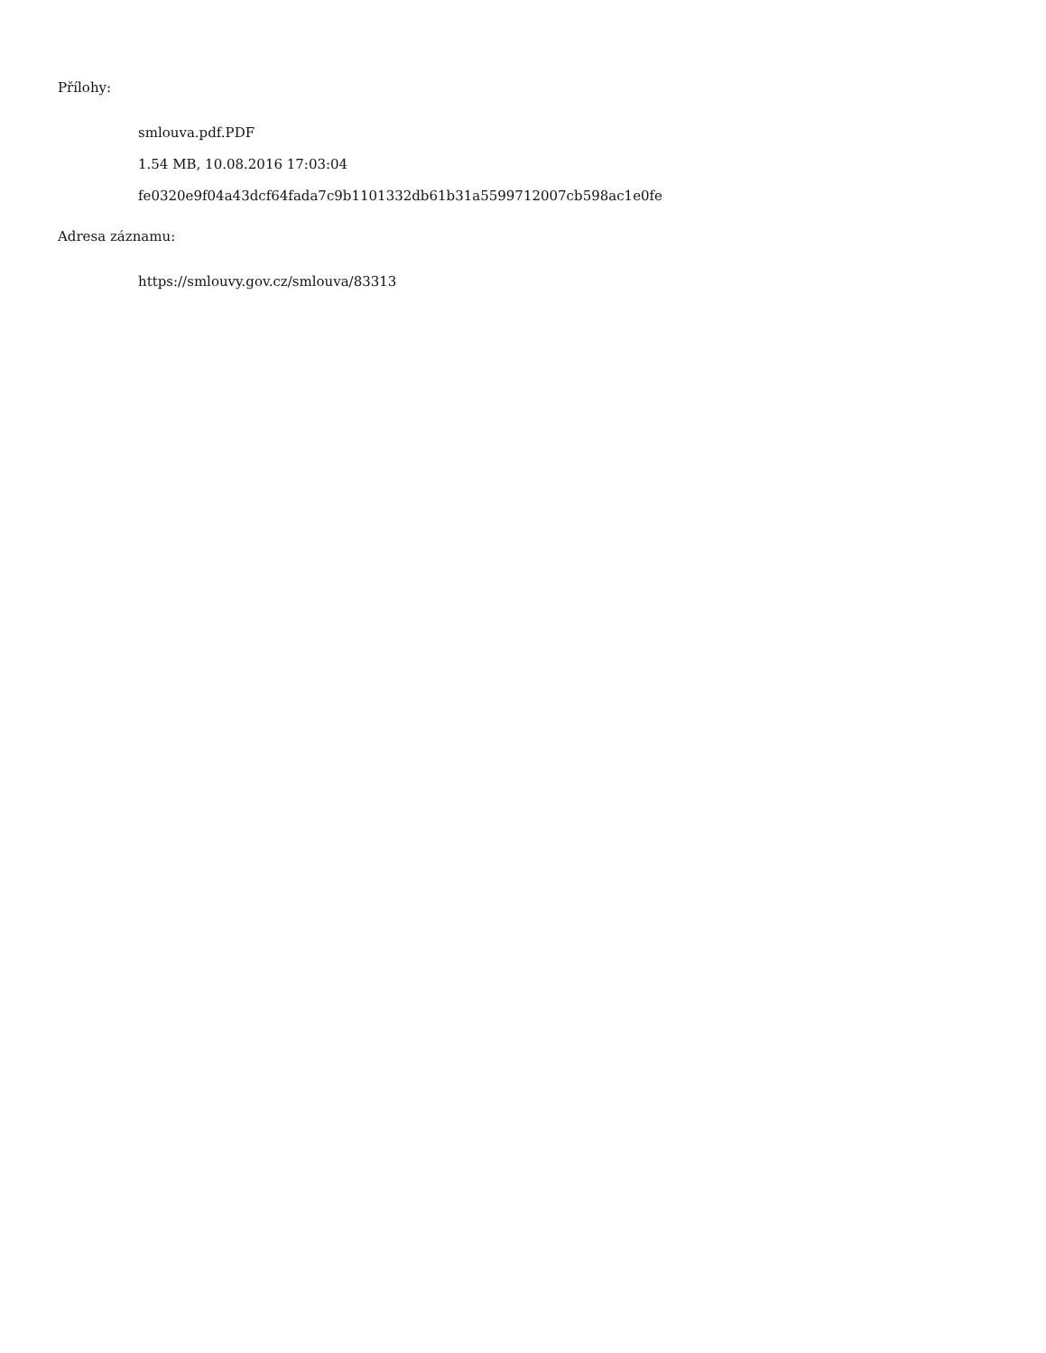Přílohy:
smlouva.pdf.PDF
1.54 MB, 10.08.2016 17:03:04
fe0320e9f04a43dcf64fada7c9b1101332db61b31a5599712007cb598ac1e0fe
Adresa záznamu:
https://smlouvy.gov.cz/smlouva/83313